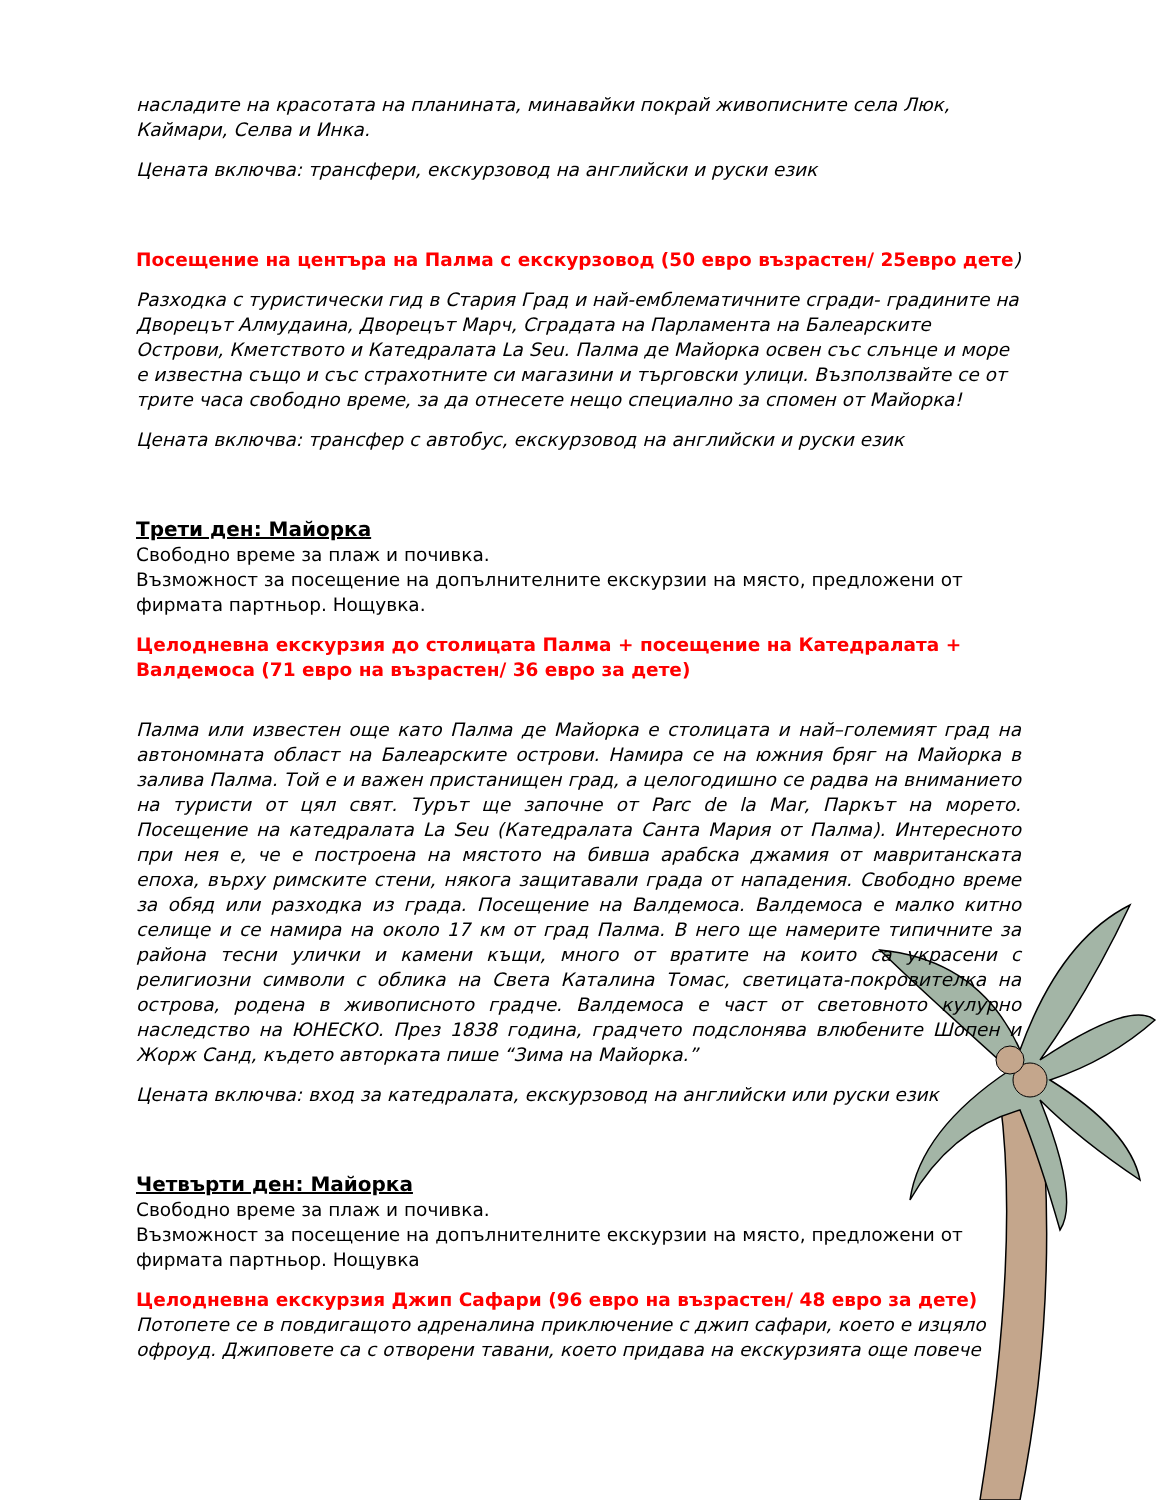насладите на красотата на планината, минавайки покрай живописните села Люк, Каймари, Селва и Инка.
Цената включва: трансфери, екскурзовод на английски и руски език
Посещение на центъра на Палма с екскурзовод (50 евро възрастен/ 25евро дете)
Разходка с туристически гид в Стария Град и най-емблематичните сгради- градините на Дворецът Алмудаина, Дворецът Марч, Сградата на Парламента на Балеарските Острови, Кметството и Катедралата La Seu. Палма де Майорка освен със слънце и море е известна също и със страхотните си магазини и търговски улици. Възползвайте се от трите часа свободно време, за да отнесете нещо специално за спомен от Майорка!
Цената включва: трансфер с автобус, екскурзовод на английски и руски език
Трети ден: Майорка
Свободно време за плаж и почивка.
Възможност за посещение на допълнителните екскурзии на място, предложени от фирмата партньор. Нощувка.
Целодневна екскурзия до столицата Палма + посещение на Катедралата + Валдемоса (71 евро на възрастен/ 36 евро за дете)
Палма или известен още като Палма де Майорка е столицата и най–големият град на автономната област на Балеарските острови. Намира се на южния бряг на Майорка в залива Палма. Той е и важен пристанищен град, а целогодишно се радва на вниманието на туристи от цял свят. Турът ще започне от Parc de la Mar, Паркът на морето. Посещение на катедралата La Seu (Катедралата Санта Мария от Палма). Интересното при нея е, че е построена на мястото на бивша арабска джамия от мавританската епоха, върху римските стени, някога защитавали града от нападения. Свободно време за обяд или разходка из града. Посещение на Валдемоса. Валдемоса е малко китно селище и се намира на около 17 км от град Палма. В него ще намерите типичните за района тесни улички и камени къщи, много от вратите на които са украсени с религиозни символи с облика на Света Каталина Томас, светицата-покровителка на острова, родена в живописното градче. Валдемоса е част от световното кулурно наследство на ЮНЕСКО. През 1838 година, градчето подслонява влюбените Шопен и Жорж Санд, където авторката пише “Зима на Майорка.”
Цената включва: вход за катедралата, екскурзовод на английски или руски език
Четвърти ден: Майорка
Свободно време за плаж и почивка.
Възможност за посещение на допълнителните екскурзии на място, предложени от фирмата партньор. Нощувка
Целодневна екскурзия Джип Сафари (96 евро на възрастен/ 48 евро за дете)
Потопете се в повдигащото адреналина приключение с джип сафари, което е изцяло офроуд. Джиповете са с отворени тавани, което придава на екскурзията още повече